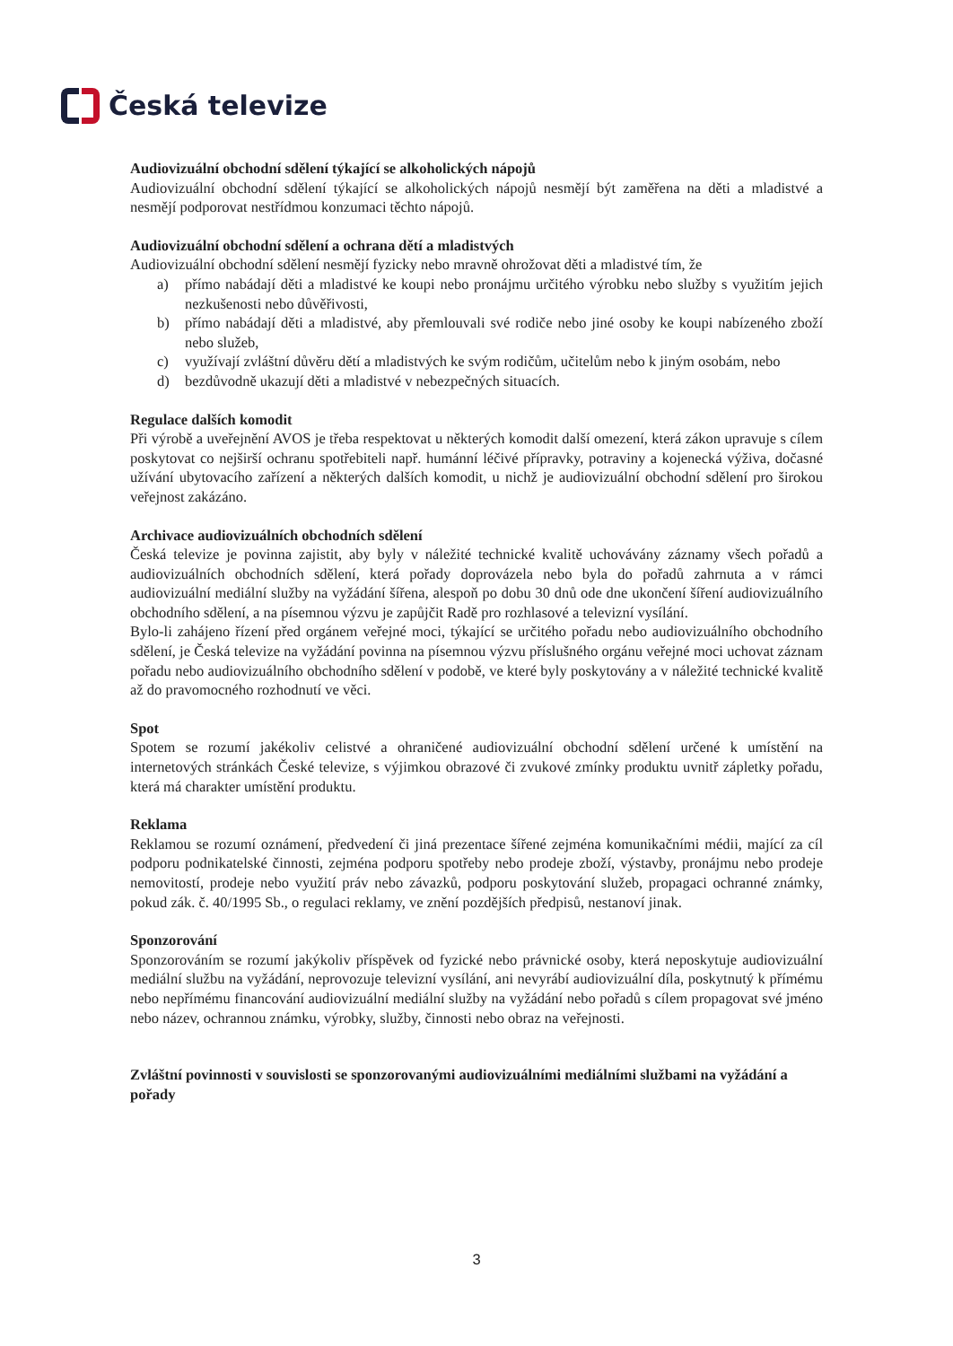Česká televize
Audiovizuální obchodní sdělení týkající se alkoholických nápojů
Audiovizuální obchodní sdělení týkající se alkoholických nápojů nesmějí být zaměřena na děti a mladistvé a nesmějí podporovat nestřídmou konzumaci těchto nápojů.
Audiovizuální obchodní sdělení a ochrana dětí a mladistvých
Audiovizuální obchodní sdělení nesmějí fyzicky nebo mravně ohrožovat děti a mladistvé tím, že
a) přímo nabádají děti a mladistvé ke koupi nebo pronájmu určitého výrobku nebo služby s využitím jejich nezkušenosti nebo důvěřivosti,
b) přímo nabádají děti a mladistvé, aby přemlouvali své rodiče nebo jiné osoby ke koupi nabízeného zboží nebo služeb,
c) využívají zvláštní důvěru dětí a mladistvých ke svým rodičům, učitelům nebo k jiným osobám, nebo
d) bezdůvodně ukazují děti a mladistvé v nebezpečných situacích.
Regulace dalších komodit
Při výrobě a uveřejnění AVOS je třeba respektovat u některých komodit další omezení, která zákon upravuje s cílem poskytovat co nejširší ochranu spotřebiteli např. humánní léčivé přípravky, potraviny a kojenecká výživa, dočasné užívání ubytovacího zařízení a některých dalších komodit, u nichž je audiovizuální obchodní sdělení pro širokou veřejnost zakázáno.
Archivace audiovizuálních obchodních sdělení
Česká televize je povinna zajistit, aby byly v náležité technické kvalitě uchovávány záznamy všech pořadů a audiovizuálních obchodních sdělení, která pořady doprovázela nebo byla do pořadů zahrnuta a v rámci audiovizuální mediální služby na vyžádání šířena, alespoň po dobu 30 dnů ode dne ukončení šíření audiovizuálního obchodního sdělení, a na písemnou výzvu je zapůjčit Radě pro rozhlasové a televizní vysílání.
Bylo-li zahájeno řízení před orgánem veřejné moci, týkající se určitého pořadu nebo audiovizuálního obchodního sdělení, je Česká televize na vyžádání povinna na písemnou výzvu příslušného orgánu veřejné moci uchovat záznam pořadu nebo audiovizuálního obchodního sdělení v podobě, ve které byly poskytovány a v náležité technické kvalitě až do pravomocného rozhodnutí ve věci.
Spot
Spotem se rozumí jakékoliv celistvé a ohraničené audiovizuální obchodní sdělení určené k umístění na internetových stránkách České televize, s výjimkou obrazové či zvukové zmínky produktu uvnitř zápletky pořadu, která má charakter umístění produktu.
Reklama
Reklamou se rozumí oznámení, předvedení či jiná prezentace šířené zejména komunikačními médii, mající za cíl podporu podnikatelské činnosti, zejména podporu spotřeby nebo prodeje zboží, výstavby, pronájmu nebo prodeje nemovitostí, prodeje nebo využití práv nebo závazků, podporu poskytování služeb, propagaci ochranné známky, pokud zák. č. 40/1995 Sb., o regulaci reklamy, ve znění pozdějších předpisů, nestanoví jinak.
Sponzorování
Sponzorováním se rozumí jakýkoliv příspěvek od fyzické nebo právnické osoby, která neposkytuje audiovizuální mediální službu na vyžádání, neprovozuje televizní vysílání, ani nevyrábí audiovizuální díla, poskytnutý k přímému nebo nepřímému financování audiovizuální mediální služby na vyžádání nebo pořadů s cílem propagovat své jméno nebo název, ochrannou známku, výrobky, služby, činnosti nebo obraz na veřejnosti.
Zvláštní povinnosti v souvislosti se sponzorovanými audiovizuálními mediálními službami na vyžádání a pořady
3